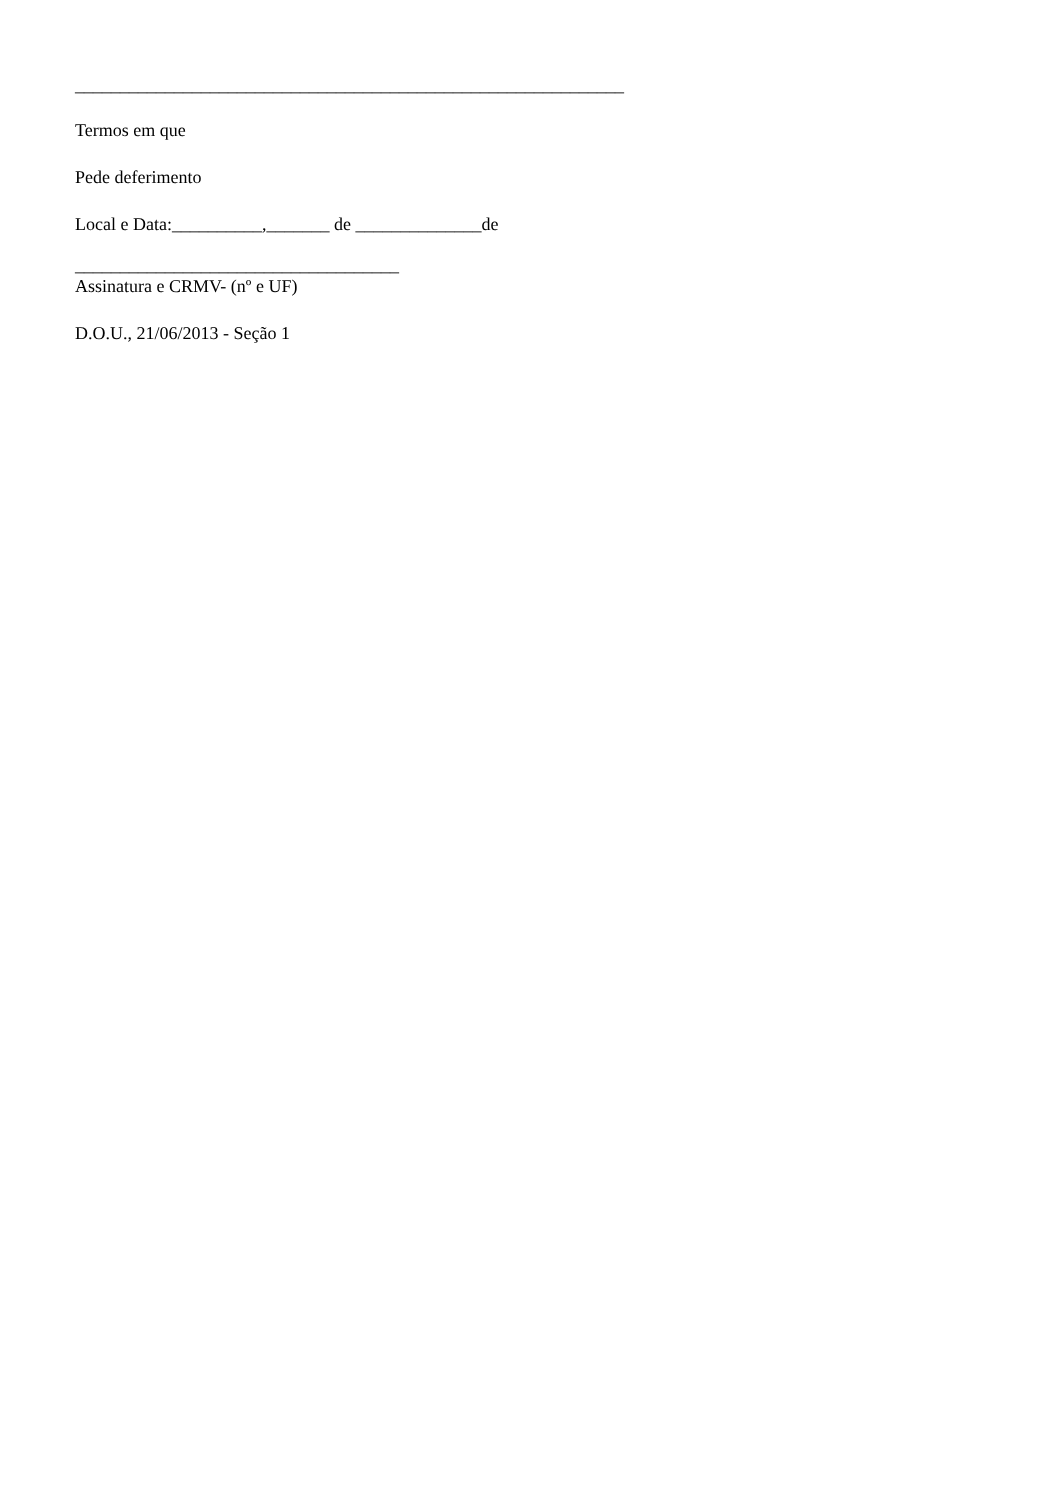_____________________________________________________________
Termos em que
Pede deferimento
Local e Data:__________,_______ de ______________de
____________________________________
Assinatura e CRMV- (nº e UF)
D.O.U., 21/06/2013 - Seção 1